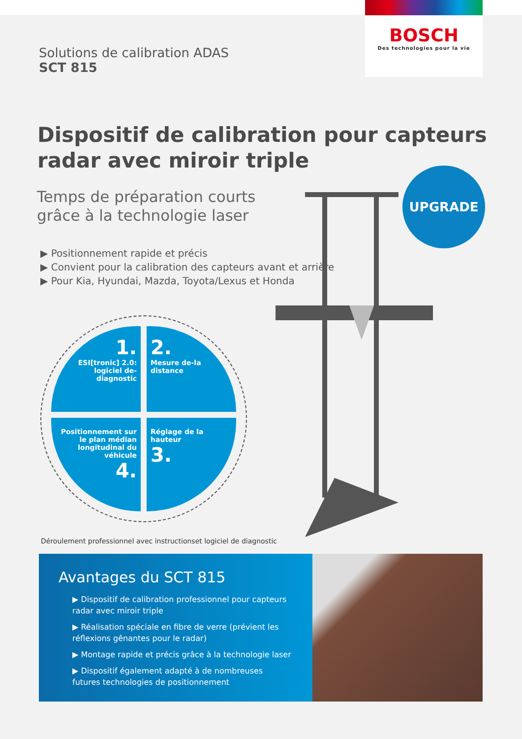BOSCH
Des technologies pour la vie
Solutions de calibration ADAS
SCT 815
Dispositif de calibration pour capteurs
radar avec miroir triple
Temps de préparation courts
grâce à la technologie laser
▶ Positionnement rapide et précis
▶ Convient pour la calibration des capteurs avant et arrière
▶ Pour Kia, Hyundai, Mazda, Toyota/Lexus et Honda
UPGRADE
1.
ESI[tronic] 2.0: logiciel de-diagnostic
2.
Mesure de-la distance
Positionnement sur le plan médian longitudinal du véhicule
4.
Réglage de la hauteur
3.
Déroulement professionnel avec instructionset logiciel de diagnostic
Avantages du SCT 815
▶ Dispositif de calibration professionnel pour capteurs radar avec miroir triple
▶ Réalisation spéciale en fibre de verre (prévient les réflexions gênantes pour le radar)
▶ Montage rapide et précis grâce à la technologie laser
▶ Dispositif également adapté à de nombreuses futures technologies de positionnement